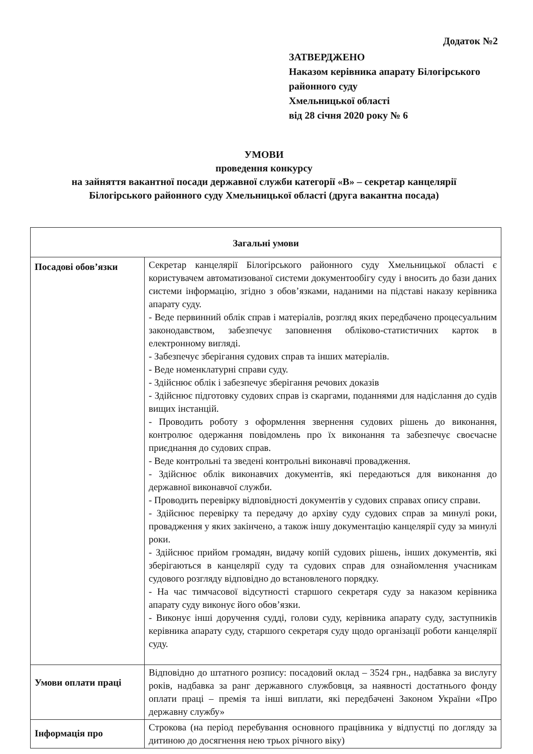Додаток №2
ЗАТВЕРДЖЕНО
Наказом керівника апарату Білогірського районного суду
Хмельницької області
від 28 січня 2020 року № 6
УМОВИ
проведення конкурсу
на зайняття вакантної посади державної служби категорії «В» – секретар канцелярії
Білогірського районного суду Хмельницької області (друга вакантна посада)
| Загальні умови | |
| --- | --- |
| Посадові обов’язки | Секретар канцелярії Білогірського районного суду Хмельницької області є користувачем автоматизованої системи документообігу суду і вносить до бази даних системи інформацію, згідно з обов’язками, наданими на підставі наказу керівника апарату суду. - Веде первинний облік справ і матеріалів, розгляд яких передбачено процесуальним законодавством, забезпечує заповнення обліково-статистичних карток в електронному вигляді. - Забезпечує зберігання судових справ та інших матеріалів. - Веде номенклатурні справи суду. - Здійснює облік і забезпечує зберігання речових доказів - Здійснює підготовку судових справ із скаргами, поданнями для надіслання до судів вищих інстанцій. - Проводить роботу з оформлення звернення судових рішень до виконання, контролює одержання повідомлень про їх виконання та забезпечує своєчасне приєднання до судових справ. - Веде контрольні та зведені контрольні виконавчі провадження. - Здійснює облік виконавчих документів, які передаються для виконання до державної виконавчої служби. - Проводить перевірку відповідності документів у судових справах опису справи. - Здійснює перевірку та передачу до архіву суду судових справ за минулі роки, провадження у яких закінчено, а також іншу документацію канцелярії суду за минулі роки. - Здійснює прийом громадян, видачу копій судових рішень, інших документів, які зберігаються в канцелярії суду та судових справ для ознайомлення учасникам судового розгляду відповідно до встановленого порядку. - На час тимчасової відсутності старшого секретаря суду за наказом керівника апарату суду виконує його обов’язки. - Виконує інші доручення судді, голови суду, керівника апарату суду, заступників керівника апарату суду, старшого секретаря суду щодо організації роботи канцелярії суду. |
| Умови оплати праці | Відповідно до штатного розпису: посадовий оклад – 3524 грн., надбавка за вислугу років, надбавка за ранг державного службовця, за наявності достатнього фонду оплати праці – премія та інші виплати, які передбачені Законом України «Про державну службу» |
| Інформація про | Строкова (на період перебування основного працівника у відпустці по догляду за дитиною до досягнення нею трьох річного віку) |